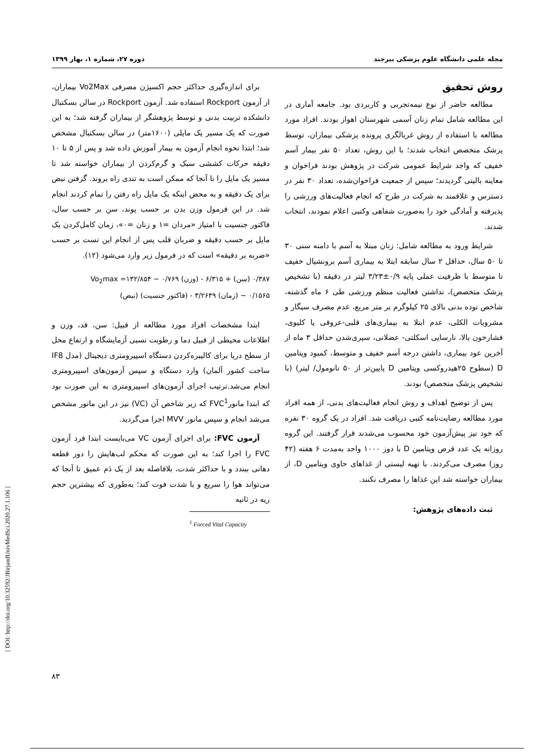مجله علمی دانشگاه علوم پزشکی بیرجند دوره ۲۷، شماره ۱، بهار ۱۳۹۹
روش تحقیق
مطالعه حاضر از نوع نیمه‌تجربی و کاربردی بود. جامعه آماری در این مطالعه شامل تمام زنان آسمی شهرستان اهواز بودند. افراد مورد مطالعه با استفاده از روش غربالگری پرونده پزشکی بیماران، توسط پزشک متخصص انتخاب شدند؛ با این روش، تعداد ۵۰ نفر بیمار آسم خفیف که واجد شرایط عمومی شرکت در پژوهش بودند فراخوان و معاینه بالینی گردیدند؛ سپس از جمعیت فراخوان‌شده، تعداد ۳۰ نفر در دسترس و علاقمند به شرکت در طرح که انجام فعالیت‌های ورزشی را پذیرفته و آمادگی خود را به‌صورت شفاهی وکتبی اعلام نمودند، انتخاب شدند.
شرایط ورود به مطالعه شامل: زنان مبتلا به آسم با دامنه سنی ۳۰ تا ۵۰ سال، حداقل ۲ سال سابقه ابتلا به بیماری آسم برونشیال خفیف تا متوسط با ظرفیت عملی پایه ۰/۹±۳/۲۳ لیتر در دقیقه (با تشخیص پزشک متخصص)، نداشتن فعالیت منظم ورزشی طی ۶ ماه گذشته، شاخص توده بدنی بالای ۲۵ کیلوگرم بر متر مربع، عدم مصرف سیگار و مشروبات الکلی، عدم ابتلا به بیماری‌های قلبی-عروقی یا کلیوی، فشارخون بالا، نارسایی اسکلتی- عضلانی، سپری‌شدن حداقل ۳ ماه از آخرین عود بیماری، داشتن درجه آسم خفیف و متوسط، کمبود ویتامین D (سطوح ۲۵هیدروکسی ویتامین D پایین‌تر از ۵۰ نانومول/ لیتر) (با تشخیص پزشک متخصص) بودند.
پس از توضیح اهداف و روش انجام فعالیت‌های بدنی، از همه افراد مورد مطالعه رضایت‌نامه کتبی دریافت شد. افراد در یک گروه ۳۰ نفره که خود نیز پیش‌آزمون خود محسوب می‌شدند قرار گرفتند. این گروه روزانه یک عدد قرص ویتامین D با دوز ۱۰۰۰ واحد به‌مدت ۶ هفته (۴۲ روز) مصرف می‌کردند. با تهیه لیستی از غذاهای حاوی ویتامین D، از بیماران خواسته شد این غذاها را مصرف نکنند.
ثبت داده‌های پژوهش:
برای اندازه‌گیری حداکثر حجم اکسیژن مصرفی Vo2Max بیماران، از آزمون Rockport استفاده شد. آزمون Rockport در سالن بسکتبال دانشکده تربیت بدنی و توسط پژوهشگر از بیماران گرفته شد؛ به این صورت که یک مسیر یک مایلی (۱۶۰۰متر) در سالن بسکتبال مشخص شد؛ ابتدا نحوه انجام آزمون به بیمار آموزش داده شد و پس از ۵ تا ۱۰ دقیقه حرکات کششی سبک و گرم‌کردن از بیماران خواسته شد تا مسیر یک مایل را تا آنجا که ممکن است به تندی راه بروند. گرفتن نبض برای یک دقیقه و به محض اینکه یک مایل راه رفتن را تمام کردند انجام شد. در این فرمول وزن بدن بر حسب پوند، سن بر حسب سال، فاکتور جنسیت با امتیاز «مردان =۱ و زنان =۰»، زمان کامل‌کردن یک مایل بر حسب دقیقه و ضربان قلب پس از انجام این تست بر حسب «ضربه بر دقیقه» است که در فرمول زیر وارد می‌شود (۱۲).
Vo<sub>2</sub>max =۱۳۲/۸۵۴ − ۰/۷۶۹ (وزن) - ۰/۳۸۷ (سن) + ۶/۳۱۵
(نبض) ۰/۱۵۶۵ − (زمان) ۳/۲۶۴۹ - (فاکتور جنسیت)
ابتدا مشخصات افراد مورد مطالعه از قبیل: سن، قد، وزن و اطلاعات محیطی از قبیل دما و رطوبت نسبی آزمایشگاه و ارتفاع محل از سطح دریا برای کالیبره‌کردن دستگاه اسپیرومتری دیجیتال (مدل IF8 ساخت کشور آلمان) وارد دستگاه و سپس آزمون‌های اسپیرومتری انجام می‌شد.ترتیب اجرای آزمون‌های اسپیرومتری به این صورت بود که ابتدا مانورFVC<sup>1</sup> که زیر شاخص آن (VC) نیز در این مانور مشخص می‌شد انجام و سپس مانور MVV اجرا می‌گردید.
آزمون FVC: برای اجرای آزمون VC می‌بایست ابتدا فرد آزمون FVC را اجرا کند؛ به این صورت که محکم لب‌هایش را دور قطعه دهانی ببندد و با حداکثر شدت، بلافاصله بعد از یک دَم عمیق تا آنجا که می‌تواند هوا را سریع و با شدت فوت کند؛ به‌طوری که بیشترین حجم ریه در ثانیه
<sup>1</sup> Forced Vital Capacity
۸۳
[ DOI: http://doi.org/10.32592/JBirjandUnivMedSci.2020.27.1.106 ]